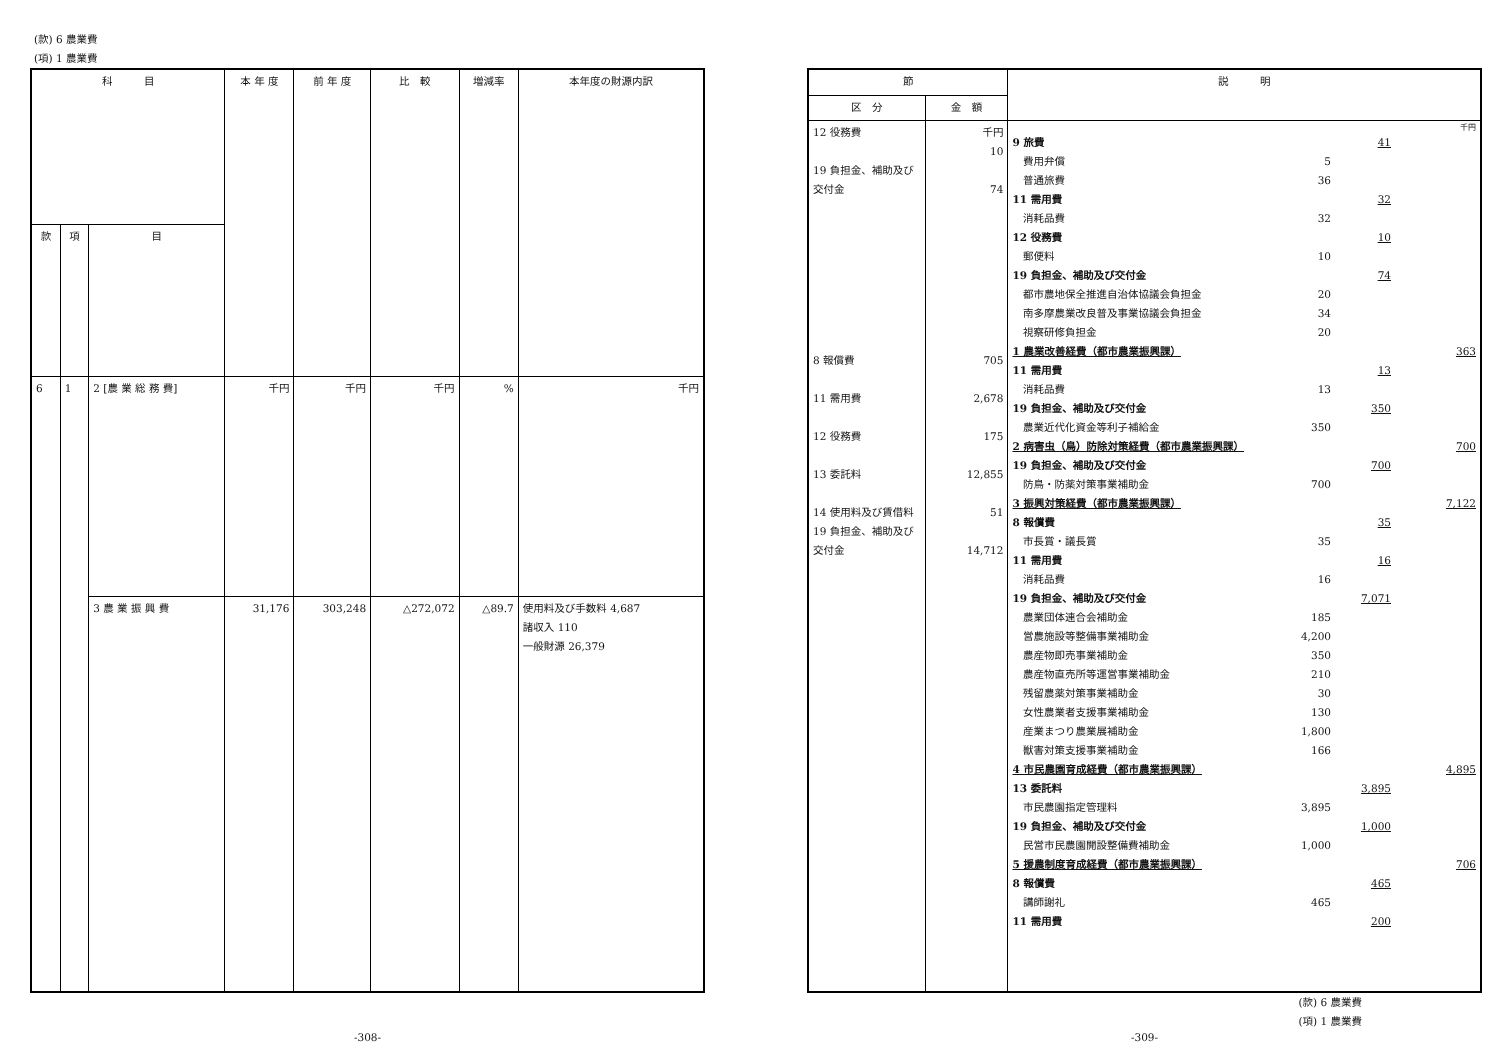(款) 6 農業費
(項) 1 農業費
| 科 目 | | | 本 年 度 | 前 年 度 | 比 較 | 増減率 | 本年度の財源内訳 |
| --- | --- | --- | --- | --- | --- | --- | --- |
| 款 | 項 | 目 | | | | | |
| 6 | 1 | 2 [農 業 総 務 費] | 千円 | 千円 | 千円 | % | 千円 |
| | | 3 農 業 振 興 費 | 31,176 | 303,248 | △272,072 | △89.7 | 使用料及び手数料 4,687 諸収入 110 一般財源 26,379 |
-308-
| 節 | | 説 明 |
| --- | --- | --- |
| 区 分 | 金 額 | |
| 12 役務費 19 負担金、補助及び交付金 8 報償費 11 需用費 12 役務費 13 委託料 14 使用料及び賃借料 19 負担金、補助及び交付金 | 千円 10 74 705 2,678 175 12,855 51 14,712 | 千円 9 旅費 41 費用弁償 5 普通旅費 36 11 需用費 32 消耗品費 32 12 役務費 10 郵便料 10 19 負担金、補助及び交付金 74 都市農地保全推進自治体協議会負担金 20 南多摩農業改良普及事業協議会負担金 34 視察研修負担金 20 1 農業改善経費（都市農業振興課） 363 11 需用費 13 消耗品費 13 19 負担金、補助及び交付金 350 農業近代化資金等利子補給金 350 2 病害虫（鳥）防除対策経費（都市農業振興課） 700 19 負担金、補助及び交付金 700 防鳥・防薬対策事業補助金 700 3 振興対策経費（都市農業振興課） 7,122 8 報償費 35 市長賞・議長賞 35 11 需用費 16 消耗品費 16 19 負担金、補助及び交付金 7,071 農業団体連合会補助金 185 営農施設等整備事業補助金 4,200 農産物即売事業補助金 350 農産物直売所等運営事業補助金 210 残留農薬対策事業補助金 30 女性農業者支援事業補助金 130 産業まつり農業展補助金 1,800 獣害対策支援事業補助金 166 4 市民農園育成経費（都市農業振興課） 4,895 13 委託料 3,895 市民農園指定管理料 3,895 19 負担金、補助及び交付金 1,000 民営市民農園開設整備費補助金 1,000 5 援農制度育成経費（都市農業振興課） 706 8 報償費 465 講師謝礼 465 11 需用費 200 |
(款) 6 農業費
(項) 1 農業費
-309-